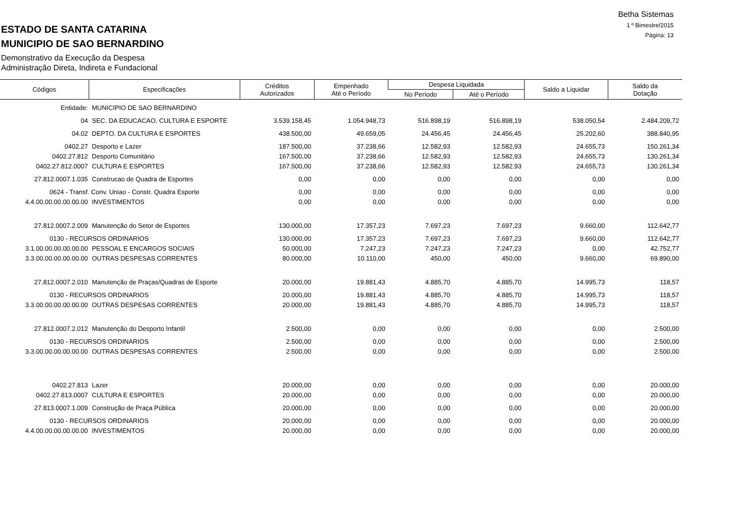Betha Sistemas
1 º Bimestre/2015
Página: 13
ESTADO DE SANTA CATARINA
MUNICIPIO DE SAO BERNARDINO
Demonstrativo da Execução da Despesa
Administração Direta, Indireta e Fundacional
| Códigos | Especificações | Créditos Autorizados | Empenhado Até o Período | Despesa Liquidada | | Saldo a Liquidar | Saldo da Dotação |
| --- | --- | --- | --- | --- | --- | --- | --- |
| | | | | No Período | Até o Período | | |
| Entidade: | MUNICIPIO DE SAO BERNARDINO | | | | | | |
| 04 | SEC. DA EDUCACAO, CULTURA E ESPORTE | 3.539.158,45 | 1.054.948,73 | 516.898,19 | 516.898,19 | 538.050,54 | 2.484.209,72 |
| 04.02 | DEPTO. DA CULTURA E ESPORTES | 438.500,00 | 49.659,05 | 24.456,45 | 24.456,45 | 25.202,60 | 388.840,95 |
| 0402.27 | Desporto e Lazer | 187.500,00 | 37.238,66 | 12.582,93 | 12.582,93 | 24.655,73 | 150.261,34 |
| 0402.27.812 | Desporto Comunitário | 167.500,00 | 37.238,66 | 12.582,93 | 12.582,93 | 24.655,73 | 130.261,34 |
| 0402.27.812.0007 | CULTURA E ESPORTES | 167.500,00 | 37.238,66 | 12.582,93 | 12.582,93 | 24.655,73 | 130.261,34 |
| 27.812.0007.1.035 | Construcao de Quadra de Esportes | 0,00 | 0,00 | 0,00 | 0,00 | 0,00 | 0,00 |
| 0624 - Transf. Conv. Uniao - Constr. Quadra Esporte | | 0,00 | 0,00 | 0,00 | 0,00 | 0,00 | 0,00 |
| 4.4.00.00.00.00.00.00 | INVESTIMENTOS | 0,00 | 0,00 | 0,00 | 0,00 | 0,00 | 0,00 |
| 27.812.0007.2.009 | Manutenção do Setor de Esportes | 130.000,00 | 17.357,23 | 7.697,23 | 7.697,23 | 9.660,00 | 112.642,77 |
| 0130 - RECURSOS ORDINARIOS | | 130.000,00 | 17.357,23 | 7.697,23 | 7.697,23 | 9.660,00 | 112.642,77 |
| 3.1.00.00.00.00.00.00 | PESSOAL E ENCARGOS SOCIAIS | 50.000,00 | 7.247,23 | 7.247,23 | 7.247,23 | 0,00 | 42.752,77 |
| 3.3.00.00.00.00.00.00 | OUTRAS DESPESAS CORRENTES | 80.000,00 | 10.110,00 | 450,00 | 450,00 | 9.660,00 | 69.890,00 |
| 27.812.0007.2.010 | Manutenção de Praças/Quadras de Esporte | 20.000,00 | 19.881,43 | 4.885,70 | 4.885,70 | 14.995,73 | 118,57 |
| 0130 - RECURSOS ORDINARIOS | | 20.000,00 | 19.881,43 | 4.885,70 | 4.885,70 | 14.995,73 | 118,57 |
| 3.3.00.00.00.00.00.00 | OUTRAS DESPESAS CORRENTES | 20.000,00 | 19.881,43 | 4.885,70 | 4.885,70 | 14.995,73 | 118,57 |
| 27.812.0007.2.012 | Manutenção do Desporto Infantil | 2.500,00 | 0,00 | 0,00 | 0,00 | 0,00 | 2.500,00 |
| 0130 - RECURSOS ORDINARIOS | | 2.500,00 | 0,00 | 0,00 | 0,00 | 0,00 | 2.500,00 |
| 3.3.00.00.00.00.00.00 | OUTRAS DESPESAS CORRENTES | 2.500,00 | 0,00 | 0,00 | 0,00 | 0,00 | 2.500,00 |
| 0402.27.813 | Lazer | 20.000,00 | 0,00 | 0,00 | 0,00 | 0,00 | 20.000,00 |
| 0402.27.813.0007 | CULTURA E ESPORTES | 20.000,00 | 0,00 | 0,00 | 0,00 | 0,00 | 20.000,00 |
| 27.813.0007.1.009 | Construção de Praça Pública | 20.000,00 | 0,00 | 0,00 | 0,00 | 0,00 | 20.000,00 |
| 0130 - RECURSOS ORDINARIOS | | 20.000,00 | 0,00 | 0,00 | 0,00 | 0,00 | 20.000,00 |
| 4.4.00.00.00.00.00.00 | INVESTIMENTOS | 20.000,00 | 0,00 | 0,00 | 0,00 | 0,00 | 20.000,00 |